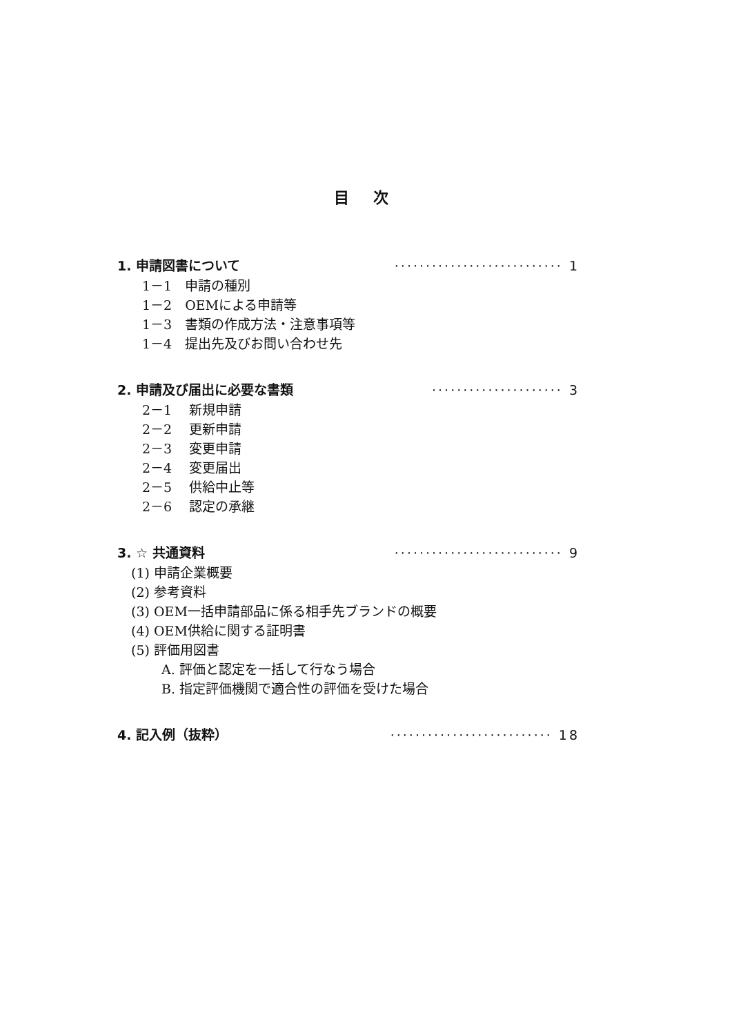目 次
1. 申請図書について ··························· 1
1－1　申請の種別
1－2　OEMによる申請等
1－3　書類の作成方法・注意事項等
1－4　提出先及びお問い合わせ先
2. 申請及び届出に必要な書類 ····················· 3
2－1　 新規申請
2－2　 更新申請
2－3　 変更申請
2－4　 変更届出
2－5　 供給中止等
2－6　 認定の承継
3. ☆ 共通資料 ··························· 9
(1) 申請企業概要
(2) 参考資料
(3) OEM一括申請部品に係る相手先ブランドの概要
(4) OEM供給に関する証明書
(5) 評価用図書
A. 評価と認定を一括して行なう場合
B. 指定評価機関で適合性の評価を受けた場合
4. 記入例（抜粋） ·························· 18